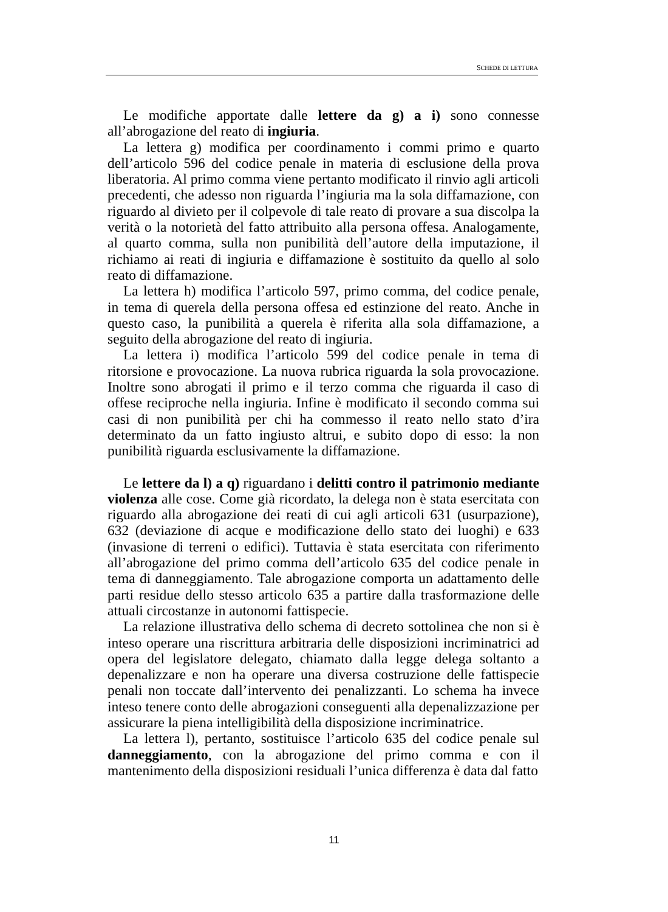SCHEDE DI LETTURA
Le modifiche apportate dalle lettere da g) a i) sono connesse all’abrogazione del reato di ingiuria.
La lettera g) modifica per coordinamento i commi primo e quarto dell’articolo 596 del codice penale in materia di esclusione della prova liberatoria. Al primo comma viene pertanto modificato il rinvio agli articoli precedenti, che adesso non riguarda l’ingiuria ma la sola diffamazione, con riguardo al divieto per il colpevole di tale reato di provare a sua discolpa la verità o la notorietà del fatto attribuito alla persona offesa. Analogamente, al quarto comma, sulla non punibilità dell’autore della imputazione, il richiamo ai reati di ingiuria e diffamazione è sostituito da quello al solo reato di diffamazione.
La lettera h) modifica l’articolo 597, primo comma, del codice penale, in tema di querela della persona offesa ed estinzione del reato. Anche in questo caso, la punibilità a querela è riferita alla sola diffamazione, a seguito della abrogazione del reato di ingiuria.
La lettera i) modifica l’articolo 599 del codice penale in tema di ritorsione e provocazione. La nuova rubrica riguarda la sola provocazione. Inoltre sono abrogati il primo e il terzo comma che riguarda il caso di offese reciproche nella ingiuria. Infine è modificato il secondo comma sui casi di non punibilità per chi ha commesso il reato nello stato d’ira determinato da un fatto ingiusto altrui, e subito dopo di esso: la non punibilità riguarda esclusivamente la diffamazione.
Le lettere da l) a q) riguardano i delitti contro il patrimonio mediante violenza alle cose. Come già ricordato, la delega non è stata esercitata con riguardo alla abrogazione dei reati di cui agli articoli 631 (usurpazione), 632 (deviazione di acque e modificazione dello stato dei luoghi) e 633 (invasione di terreni o edifici). Tuttavia è stata esercitata con riferimento all’abrogazione del primo comma dell’articolo 635 del codice penale in tema di danneggiamento. Tale abrogazione comporta un adattamento delle parti residue dello stesso articolo 635 a partire dalla trasformazione delle attuali circostanze in autonomi fattispecie.
La relazione illustrativa dello schema di decreto sottolinea che non si è inteso operare una riscrittura arbitraria delle disposizioni incriminatrici ad opera del legislatore delegato, chiamato dalla legge delega soltanto a depenalizzare e non ha operare una diversa costruzione delle fattispecie penali non toccate dall’intervento dei penalizzanti. Lo schema ha invece inteso tenere conto delle abrogazioni conseguenti alla depenalizzazione per assicurare la piena intelligibilità della disposizione incriminatrice.
La lettera l), pertanto, sostituisce l’articolo 635 del codice penale sul danneggiamento, con la abrogazione del primo comma e con il mantenimento della disposizioni residuali l’unica differenza è data dal fatto
11